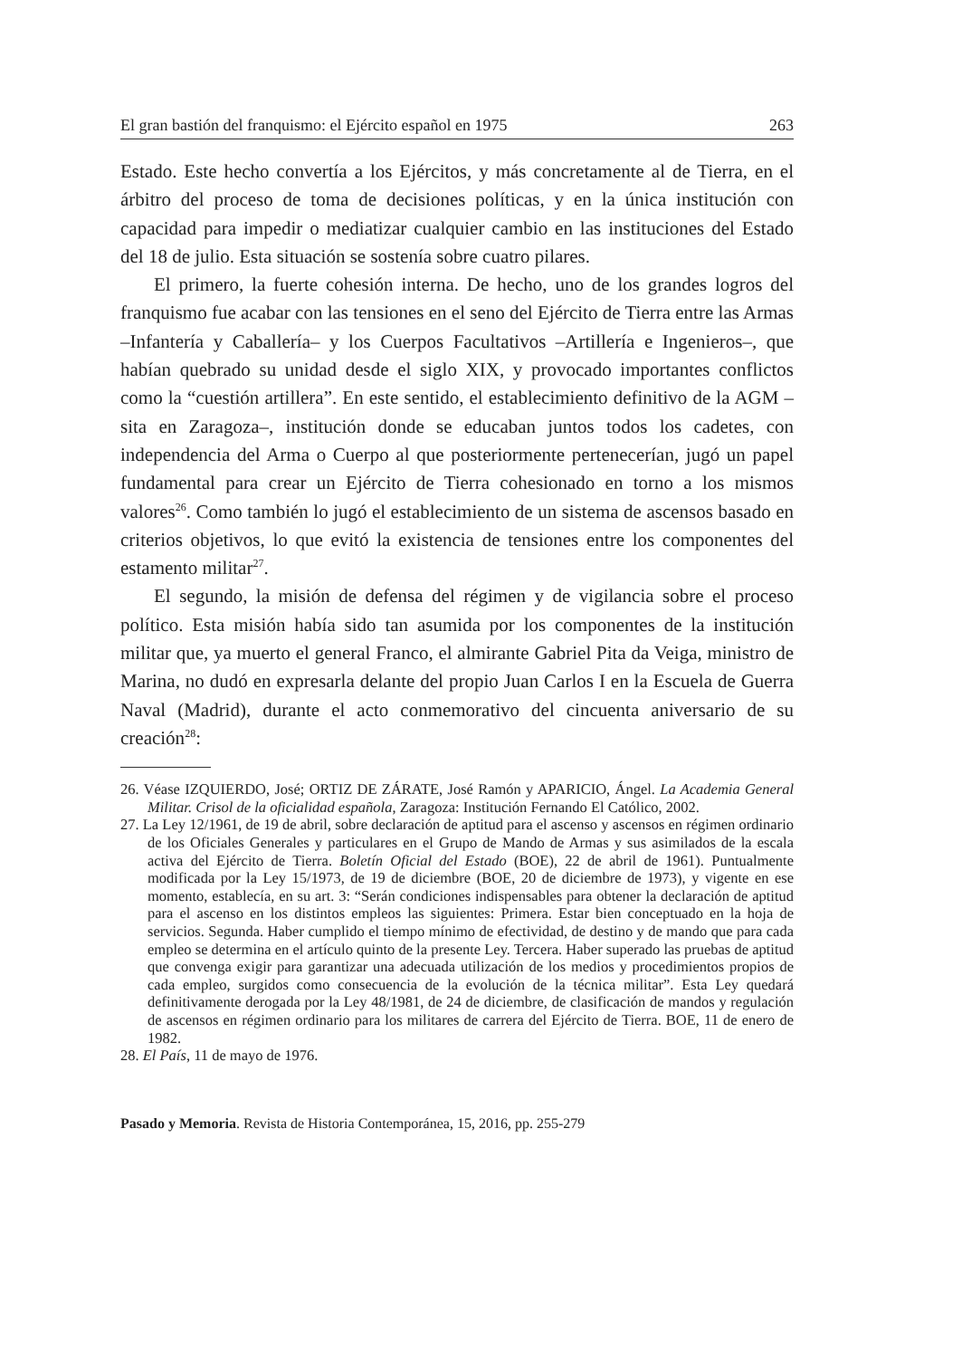El gran bastión del franquismo: el Ejército español en 1975 263
Estado. Este hecho convertía a los Ejércitos, y más concretamente al de Tierra, en el árbitro del proceso de toma de decisiones políticas, y en la única institución con capacidad para impedir o mediatizar cualquier cambio en las instituciones del Estado del 18 de julio. Esta situación se sostenía sobre cuatro pilares.
El primero, la fuerte cohesión interna. De hecho, uno de los grandes logros del franquismo fue acabar con las tensiones en el seno del Ejército de Tierra entre las Armas –Infantería y Caballería– y los Cuerpos Facultativos –Artillería e Ingenieros–, que habían quebrado su unidad desde el siglo XIX, y provocado importantes conflictos como la “cuestión artillera”. En este sentido, el establecimiento definitivo de la AGM –sita en Zaragoza–, institución donde se educaban juntos todos los cadetes, con independencia del Arma o Cuerpo al que posteriormente pertenecerían, jugó un papel fundamental para crear un Ejército de Tierra cohesionado en torno a los mismos valores<sup>26</sup>. Como también lo jugó el establecimiento de un sistema de ascensos basado en criterios objetivos, lo que evitó la existencia de tensiones entre los componentes del estamento militar<sup>27</sup>.
El segundo, la misión de defensa del régimen y de vigilancia sobre el proceso político. Esta misión había sido tan asumida por los componentes de la institución militar que, ya muerto el general Franco, el almirante Gabriel Pita da Veiga, ministro de Marina, no dudó en expresarla delante del propio Juan Carlos I en la Escuela de Guerra Naval (Madrid), durante el acto conmemorativo del cincuenta aniversario de su creación<sup>28</sup>:
26. Véase IZQUIERDO, José; ORTIZ DE ZÁRATE, José Ramón y APARICIO, Ángel. La Academia General Militar. Crisol de la oficialidad española, Zaragoza: Institución Fernando El Católico, 2002.
27. La Ley 12/1961, de 19 de abril, sobre declaración de aptitud para el ascenso y ascensos en régimen ordinario de los Oficiales Generales y particulares en el Grupo de Mando de Armas y sus asimilados de la escala activa del Ejército de Tierra. Boletín Oficial del Estado (BOE), 22 de abril de 1961). Puntualmente modificada por la Ley 15/1973, de 19 de diciembre (BOE, 20 de diciembre de 1973), y vigente en ese momento, establecía, en su art. 3: “Serán condiciones indispensables para obtener la declaración de aptitud para el ascenso en los distintos empleos las siguientes: Primera. Estar bien conceptuado en la hoja de servicios. Segunda. Haber cumplido el tiempo mínimo de efectividad, de destino y de mando que para cada empleo se determina en el artículo quinto de la presente Ley. Tercera. Haber superado las pruebas de aptitud que convenga exigir para garantizar una adecuada utilización de los medios y procedimientos propios de cada empleo, surgidos como consecuencia de la evolución de la técnica militar”. Esta Ley quedará definitivamente derogada por la Ley 48/1981, de 24 de diciembre, de clasificación de mandos y regulación de ascensos en régimen ordinario para los militares de carrera del Ejército de Tierra. BOE, 11 de enero de 1982.
28. El País, 11 de mayo de 1976.
Pasado y Memoria. Revista de Historia Contemporánea, 15, 2016, pp. 255-279